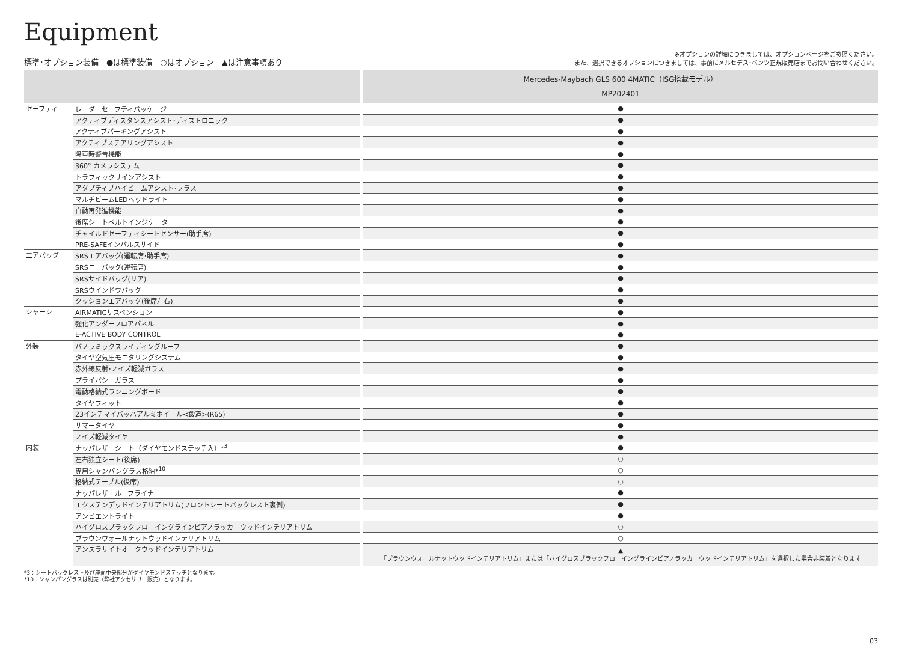Equipment
標準･オプション装備　●は標準装備　○はオプション　▲は注意事項あり
※オプションの詳細につきましては、オプションページをご参照ください。
また、選択できるオプションにつきましては、事前にメルセデス･ベンツ正規販売店までお問い合わせください。
| | | Mercedes-Maybach GLS 600 4MATIC（ISG搭載モデル） MP202401 |
| --- | --- | --- |
| セーフティ | レーダーセーフティパッケージ | ● |
| | アクティブディスタンスアシスト･ディストロニック | ● |
| | アクティブパーキングアシスト | ● |
| | アクティブステアリングアシスト | ● |
| | 降車時警告機能 | ● |
| | 360° カメラシステム | ● |
| | トラフィックサインアシスト | ● |
| | アダプティブハイビームアシスト･プラス | ● |
| | マルチビームLEDヘッドライト | ● |
| | 自動再発進機能 | ● |
| | 後席シートベルトインジケーター | ● |
| | チャイルドセーフティシートセンサー(助手席) | ● |
| | PRE-SAFEインパルスサイド | ● |
| エアバッグ | SRSエアバッグ(運転席･助手席) | ● |
| | SRSニーバッグ(運転席) | ● |
| | SRSサイドバッグ(リア) | ● |
| | SRSウインドウバッグ | ● |
| | クッションエアバッグ(後席左右) | ● |
| シャーシ | AIRMATICサスペンション | ● |
| | 強化アンダーフロアパネル | ● |
| | E-ACTIVE BODY CONTROL | ● |
| 外装 | パノラミックスライディングルーフ | ● |
| | タイヤ空気圧モニタリングシステム | ● |
| | 赤外線反射･ノイズ軽減ガラス | ● |
| | プライバシーガラス | ● |
| | 電動格納式ランニングボード | ● |
| | タイヤフィット | ● |
| | 23インチマイバッハアルミホイール<鍛造>(R65) | ● |
| | サマータイヤ | ● |
| | ノイズ軽減タイヤ | ● |
| 内装 | ナッパレザーシート（ダイヤモンドステッチ入）*<sup>3</sup> | ● |
| | 左右独立シート(後席) | ○ |
| | 専用シャンパングラス格納*<sup>10</sup> | ○ |
| | 格納式テーブル(後席) | ○ |
| | ナッパレザールーフライナー | ● |
| | エクステンデッドインテリアトリム(フロントシートバックレスト裏側) | ● |
| | アンビエントライト | ● |
| | ハイグロスブラックフローイングラインピアノラッカーウッドインテリアトリム | ○ |
| | ブラウンウォールナットウッドインテリアトリム | ○ |
| | アンスラサイトオークウッドインテリアトリム | ▲ 「ブラウンウォールナットウッドインテリアトリム」または「ハイグロスブラックフローイングラインピアノラッカーウッドインテリアトリム」を選択した場合非装着となります |
*3：シートバックレスト及び座面中央部分がダイヤモンドステッチとなります。
*10：シャンパングラスは別売（弊社アクセサリー販売）となります。
03